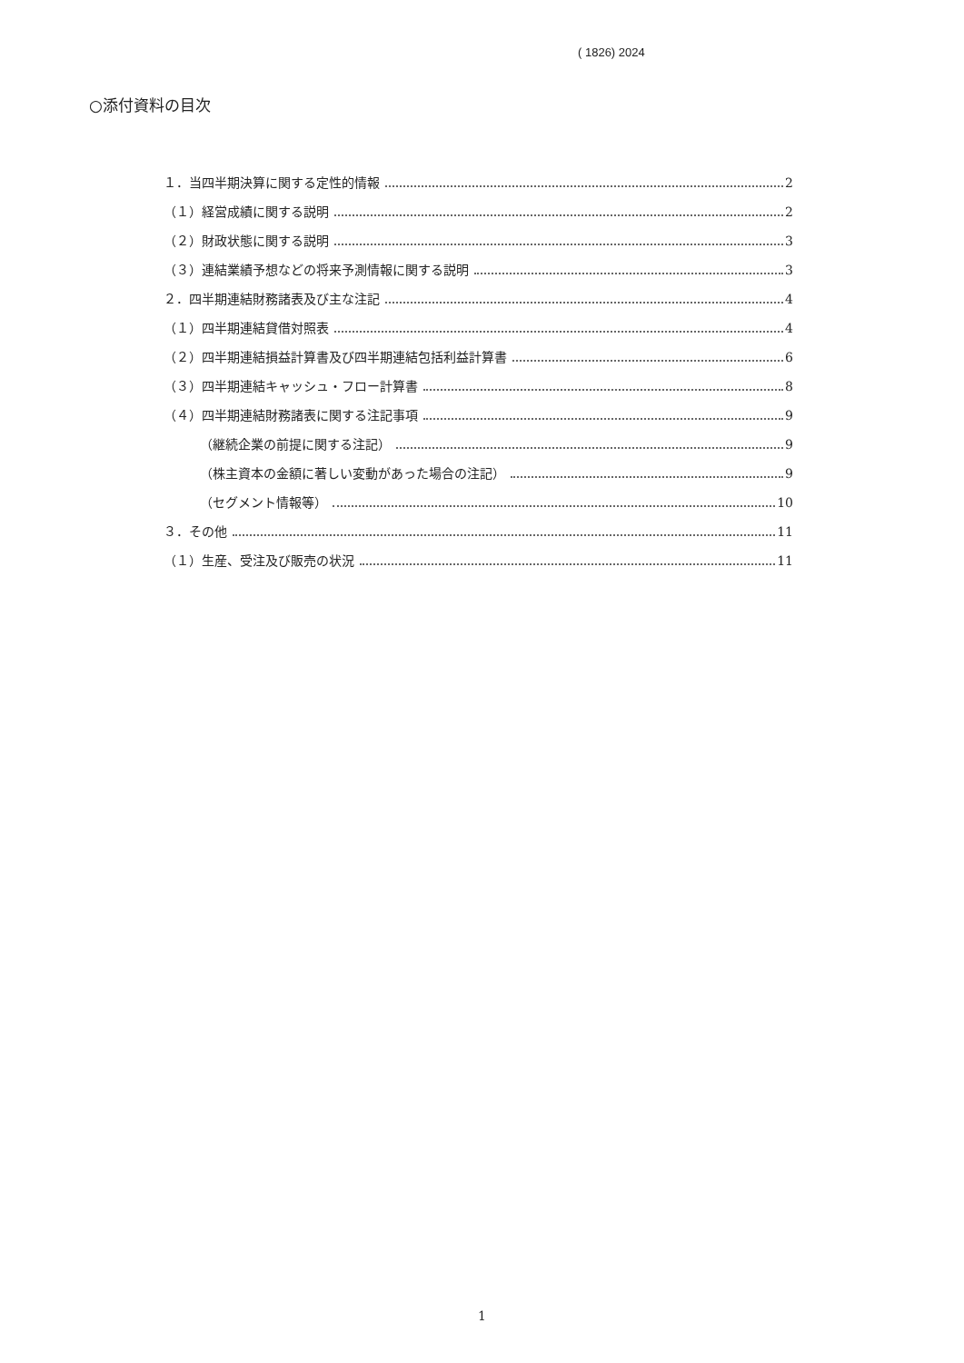( 1826) 2024
○添付資料の目次
１．当四半期決算に関する定性的情報 2
（１）経営成績に関する説明 2
（２）財政状態に関する説明 3
（３）連結業績予想などの将来予測情報に関する説明 3
２．四半期連結財務諸表及び主な注記 4
（１）四半期連結貸借対照表 4
（２）四半期連結損益計算書及び四半期連結包括利益計算書 6
（３）四半期連結キャッシュ・フロー計算書 8
（４）四半期連結財務諸表に関する注記事項 9
（継続企業の前提に関する注記） 9
（株主資本の金額に著しい変動があった場合の注記） 9
（セグメント情報等） 10
３．その他 11
（１）生産、受注及び販売の状況 11
1